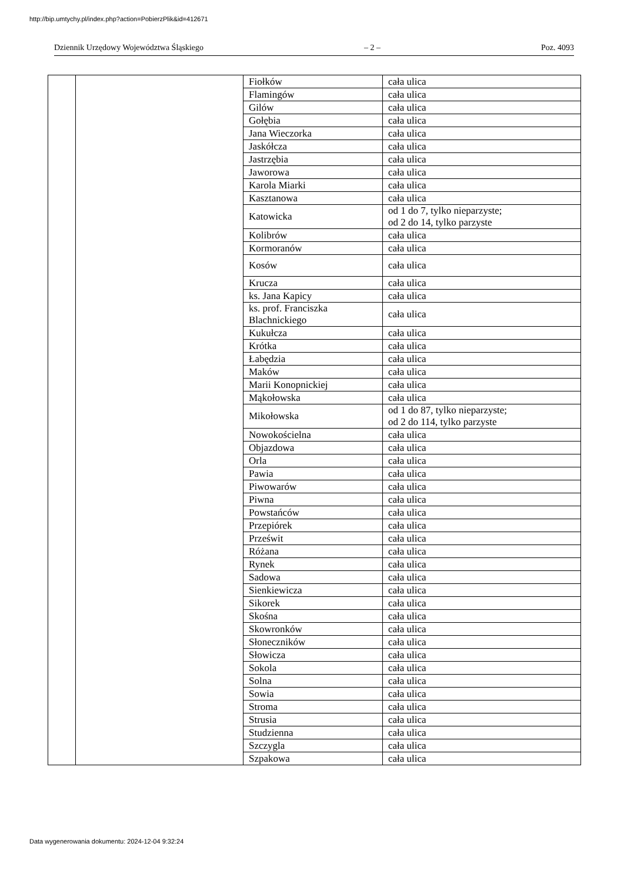http://bip.umtychy.pl/index.php?action=PobierzPlik&id=412671
Dziennik Urzędowy Województwa Śląskiego – 2 – Poz. 4093
| | | Fiołków | cała ulica |
| | | Flamingów | cała ulica |
| | | Gilów | cała ulica |
| | | Gołębia | cała ulica |
| | | Jana Wieczorka | cała ulica |
| | | Jaskółcza | cała ulica |
| | | Jastrzębia | cała ulica |
| | | Jaworowa | cała ulica |
| | | Karola Miarki | cała ulica |
| | | Kasztanowa | cała ulica |
| | | Katowicka | od 1 do 7, tylko nieparzyste; od 2 do 14, tylko parzyste |
| | | Kolibrów | cała ulica |
| | | Kormoranów | cała ulica |
| | | Kosów | cała ulica |
| | | Krucza | cała ulica |
| | | ks. Jana Kapicy | cała ulica |
| | | ks. prof. Franciszka Blachnickiego | cała ulica |
| | | Kukułcza | cała ulica |
| | | Krótka | cała ulica |
| | | Łabędzia | cała ulica |
| | | Maków | cała ulica |
| | | Marii Konopnickiej | cała ulica |
| | | Mąkołowska | cała ulica |
| | | Mikołowska | od 1 do 87, tylko nieparzyste; od 2 do 114, tylko parzyste |
| | | Nowokościelna | cała ulica |
| | | Objazdowa | cała ulica |
| | | Orla | cała ulica |
| | | Pawia | cała ulica |
| | | Piwowarów | cała ulica |
| | | Piwna | cała ulica |
| | | Powstańców | cała ulica |
| | | Przepiórek | cała ulica |
| | | Prześwit | cała ulica |
| | | Różana | cała ulica |
| | | Rynek | cała ulica |
| | | Sadowa | cała ulica |
| | | Sienkiewicza | cała ulica |
| | | Sikorek | cała ulica |
| | | Skośna | cała ulica |
| | | Skowronków | cała ulica |
| | | Słoneczników | cała ulica |
| | | Słowicza | cała ulica |
| | | Sokola | cała ulica |
| | | Solna | cała ulica |
| | | Sowia | cała ulica |
| | | Stroma | cała ulica |
| | | Strusia | cała ulica |
| | | Studzienna | cała ulica |
| | | Szczygla | cała ulica |
| | | Szpakowa | cała ulica |
Data wygenerowania dokumentu: 2024-12-04 9:32:24